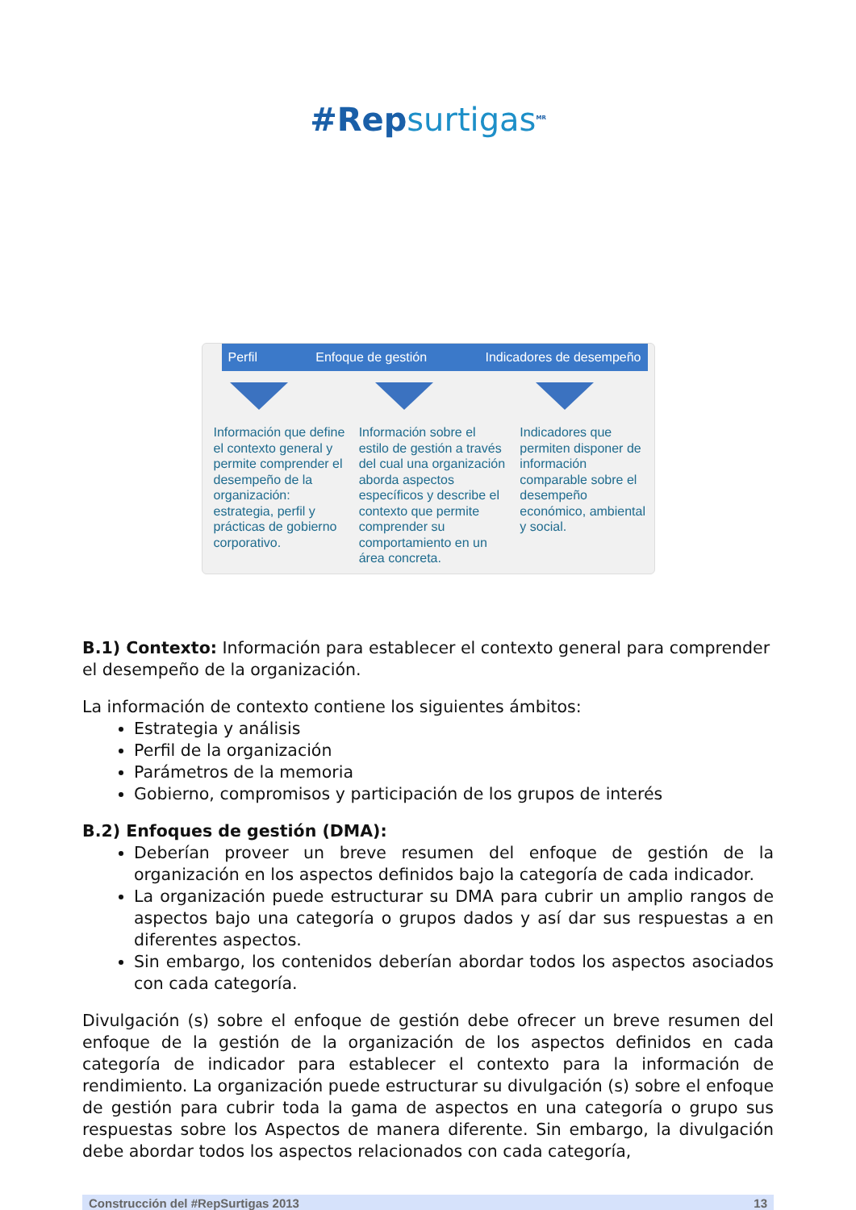#Repsurtigas<sup>MR</sup>
Perfil Enfoque de gestión Indicadores de desempeño
Información que define el contexto general y permite comprender el desempeño de la organización: estrategia, perfil y prácticas de gobierno corporativo.
Información sobre el estilo de gestión a través del cual una organización aborda aspectos específicos y describe el contexto que permite comprender su comportamiento en un área concreta.
Indicadores que permiten disponer de información comparable sobre el desempeño económico, ambiental y social.
B.1) Contexto: Información para establecer el contexto general para comprender el desempeño de la organización.
La información de contexto contiene los siguientes ámbitos:
Estrategia y análisis
Perfil de la organización
Parámetros de la memoria
Gobierno, compromisos y participación de los grupos de interés
B.2) Enfoques de gestión (DMA):
Deberían proveer un breve resumen del enfoque de gestión de la organización en los aspectos definidos bajo la categoría de cada indicador.
La organización puede estructurar su DMA para cubrir un amplio rangos de aspectos bajo una categoría o grupos dados y así dar sus respuestas a en diferentes aspectos.
Sin embargo, los contenidos deberían abordar todos los aspectos asociados con cada categoría.
Divulgación (s) sobre el enfoque de gestión debe ofrecer un breve resumen del enfoque de la gestión de la organización de los aspectos definidos en cada categoría de indicador para establecer el contexto para la información de rendimiento. La organización puede estructurar su divulgación (s) sobre el enfoque de gestión para cubrir toda la gama de aspectos en una categoría o grupo sus respuestas sobre los Aspectos de manera diferente. Sin embargo, la divulgación debe abordar todos los aspectos relacionados con cada categoría,
Construcción del #RepSurtigas 2013 13